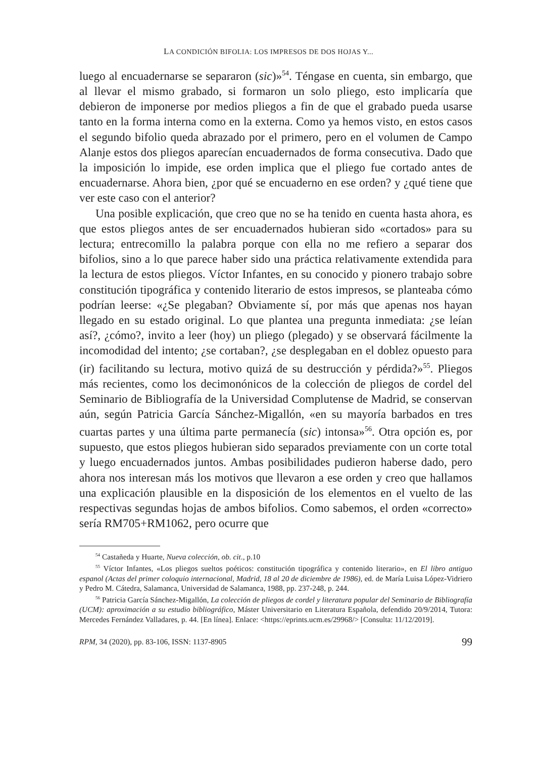LA CONDICIÓN BIFOLIA: LOS IMPRESOS DE DOS HOJAS Y...
luego al encuadernarse se separaron (sic)»<sup>54</sup>. Téngase en cuenta, sin embargo, que al llevar el mismo grabado, si formaron un solo pliego, esto implicaría que debieron de imponerse por medios pliegos a fin de que el grabado pueda usarse tanto en la forma interna como en la externa. Como ya hemos visto, en estos casos el segundo bifolio queda abrazado por el primero, pero en el volumen de Campo Alanje estos dos pliegos aparecían encuadernados de forma consecutiva. Dado que la imposición lo impide, ese orden implica que el pliego fue cortado antes de encuadernarse. Ahora bien, ¿por qué se encuaderno en ese orden? y ¿qué tiene que ver este caso con el anterior?
Una posible explicación, que creo que no se ha tenido en cuenta hasta ahora, es que estos pliegos antes de ser encuadernados hubieran sido «cortados» para su lectura; entrecomillo la palabra porque con ella no me refiero a separar dos bifolios, sino a lo que parece haber sido una práctica relativamente extendida para la lectura de estos pliegos. Víctor Infantes, en su conocido y pionero trabajo sobre constitución tipográfica y contenido literario de estos impresos, se planteaba cómo podrían leerse: «¿Se plegaban? Obviamente sí, por más que apenas nos hayan llegado en su estado original. Lo que plantea una pregunta inmediata: ¿se leían así?, ¿cómo?, invito a leer (hoy) un pliego (plegado) y se observará fácilmente la incomodidad del intento; ¿se cortaban?, ¿se desplegaban en el doblez opuesto para (ir) facilitando su lectura, motivo quizá de su destrucción y pérdida?»<sup>55</sup>. Pliegos más recientes, como los decimonónicos de la colección de pliegos de cordel del Seminario de Bibliografía de la Universidad Complutense de Madrid, se conservan aún, según Patricia García Sánchez-Migallón, «en su mayoría barbados en tres cuartas partes y una última parte permanecía (sic) intonsa»<sup>56</sup>. Otra opción es, por supuesto, que estos pliegos hubieran sido separados previamente con un corte total y luego encuadernados juntos. Ambas posibilidades pudieron haberse dado, pero ahora nos interesan más los motivos que llevaron a ese orden y creo que hallamos una explicación plausible en la disposición de los elementos en el vuelto de las respectivas segundas hojas de ambos bifolios. Como sabemos, el orden «correcto» sería RM705+RM1062, pero ocurre que
<sup>54</sup> Castañeda y Huarte, Nueva colección, ob. cit., p.10
<sup>55</sup> Víctor Infantes, «Los pliegos sueltos poéticos: constitución tipográfica y contenido literario», en El libro antiguo espanol (Actas del primer coloquio internacional, Madrid, 18 al 20 de diciembre de 1986), ed. de María Luisa López-Vidriero y Pedro M. Cátedra, Salamanca, Universidad de Salamanca, 1988, pp. 237-248, p. 244.
<sup>56</sup> Patricia García Sánchez-Migallón, La colección de pliegos de cordel y literatura popular del Seminario de Bibliografía (UCM): aproximación a su estudio bibliográfico, Máster Universitario en Literatura Española, defendido 20/9/2014, Tutora: Mercedes Fernández Valladares, p. 44. [En línea]. Enlace: <https://eprints.ucm.es/29968/> [Consulta: 11/12/2019].
RPM, 34 (2020), pp. 83-106, ISSN: 1137-8905 99